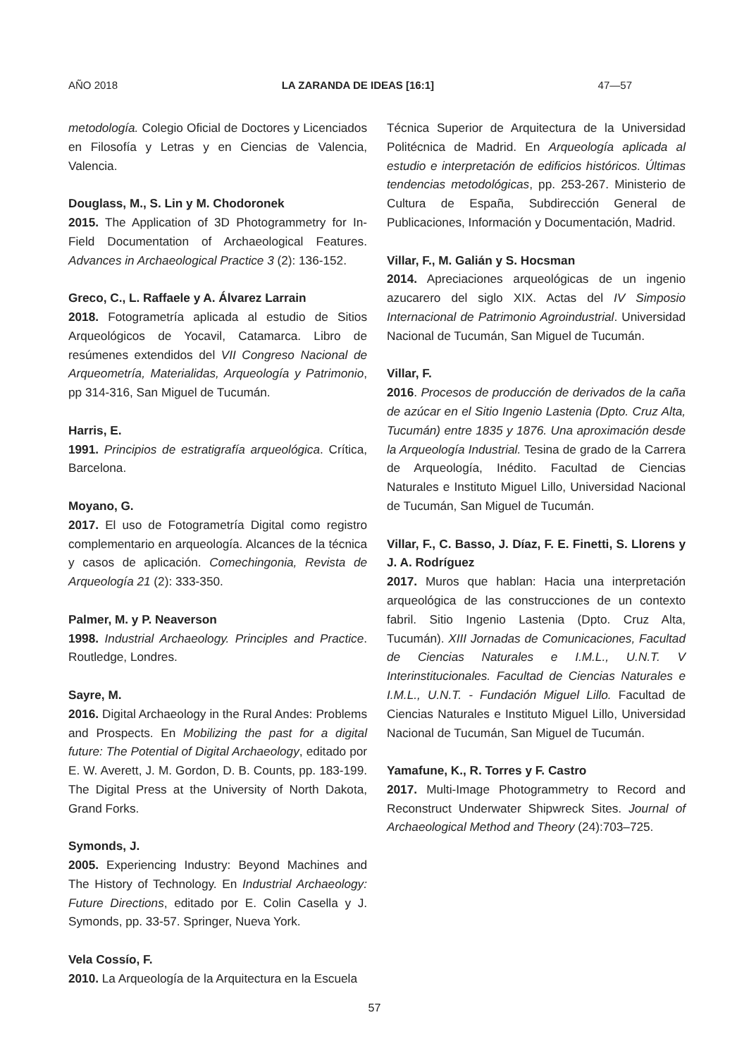AÑO 2018 LA ZARANDA DE IDEAS [16:1] 47—57
metodología. Colegio Oficial de Doctores y Licenciados en Filosofía y Letras y en Ciencias de Valencia, Valencia.
Douglass, M., S. Lin y M. Chodoronek
2015. The Application of 3D Photogrammetry for In-Field Documentation of Archaeological Features. Advances in Archaeological Practice 3 (2): 136-152.
Greco, C., L. Raffaele y A. Álvarez Larrain
2018. Fotogrametría aplicada al estudio de Sitios Arqueológicos de Yocavil, Catamarca. Libro de resúmenes extendidos del VII Congreso Nacional de Arqueometría, Materialidas, Arqueología y Patrimonio, pp 314-316, San Miguel de Tucumán.
Harris, E.
1991. Principios de estratigrafía arqueológica. Crítica, Barcelona.
Moyano, G.
2017. El uso de Fotogrametría Digital como registro complementario en arqueología. Alcances de la técnica y casos de aplicación. Comechingonia, Revista de Arqueología 21 (2): 333-350.
Palmer, M. y P. Neaverson
1998. Industrial Archaeology. Principles and Practice. Routledge, Londres.
Sayre, M.
2016. Digital Archaeology in the Rural Andes: Problems and Prospects. En Mobilizing the past for a digital future: The Potential of Digital Archaeology, editado por E. W. Averett, J. M. Gordon, D. B. Counts, pp. 183-199. The Digital Press at the University of North Dakota, Grand Forks.
Symonds, J.
2005. Experiencing Industry: Beyond Machines and The History of Technology. En Industrial Archaeology: Future Directions, editado por E. Colin Casella y J. Symonds, pp. 33-57. Springer, Nueva York.
Vela Cossío, F.
2010. La Arqueología de la Arquitectura en la Escuela
Técnica Superior de Arquitectura de la Universidad Politécnica de Madrid. En Arqueología aplicada al estudio e interpretación de edificios históricos. Últimas tendencias metodológicas, pp. 253-267. Ministerio de Cultura de España, Subdirección General de Publicaciones, Información y Documentación, Madrid.
Villar, F., M. Galián y S. Hocsman
2014. Apreciaciones arqueológicas de un ingenio azucarero del siglo XIX. Actas del IV Simposio Internacional de Patrimonio Agroindustrial. Universidad Nacional de Tucumán, San Miguel de Tucumán.
Villar, F.
2016. Procesos de producción de derivados de la caña de azúcar en el Sitio Ingenio Lastenia (Dpto. Cruz Alta, Tucumán) entre 1835 y 1876. Una aproximación desde la Arqueología Industrial. Tesina de grado de la Carrera de Arqueología, Inédito. Facultad de Ciencias Naturales e Instituto Miguel Lillo, Universidad Nacional de Tucumán, San Miguel de Tucumán.
Villar, F., C. Basso, J. Díaz, F. E. Finetti, S. Llorens y J. A. Rodríguez
2017. Muros que hablan: Hacia una interpretación arqueológica de las construcciones de un contexto fabril. Sitio Ingenio Lastenia (Dpto. Cruz Alta, Tucumán). XIII Jornadas de Comunicaciones, Facultad de Ciencias Naturales e I.M.L., U.N.T. V Interinstitucionales. Facultad de Ciencias Naturales e I.M.L., U.N.T. - Fundación Miguel Lillo. Facultad de Ciencias Naturales e Instituto Miguel Lillo, Universidad Nacional de Tucumán, San Miguel de Tucumán.
Yamafune, K., R. Torres y F. Castro
2017. Multi-Image Photogrammetry to Record and Reconstruct Underwater Shipwreck Sites. Journal of Archaeological Method and Theory (24):703–725.
57